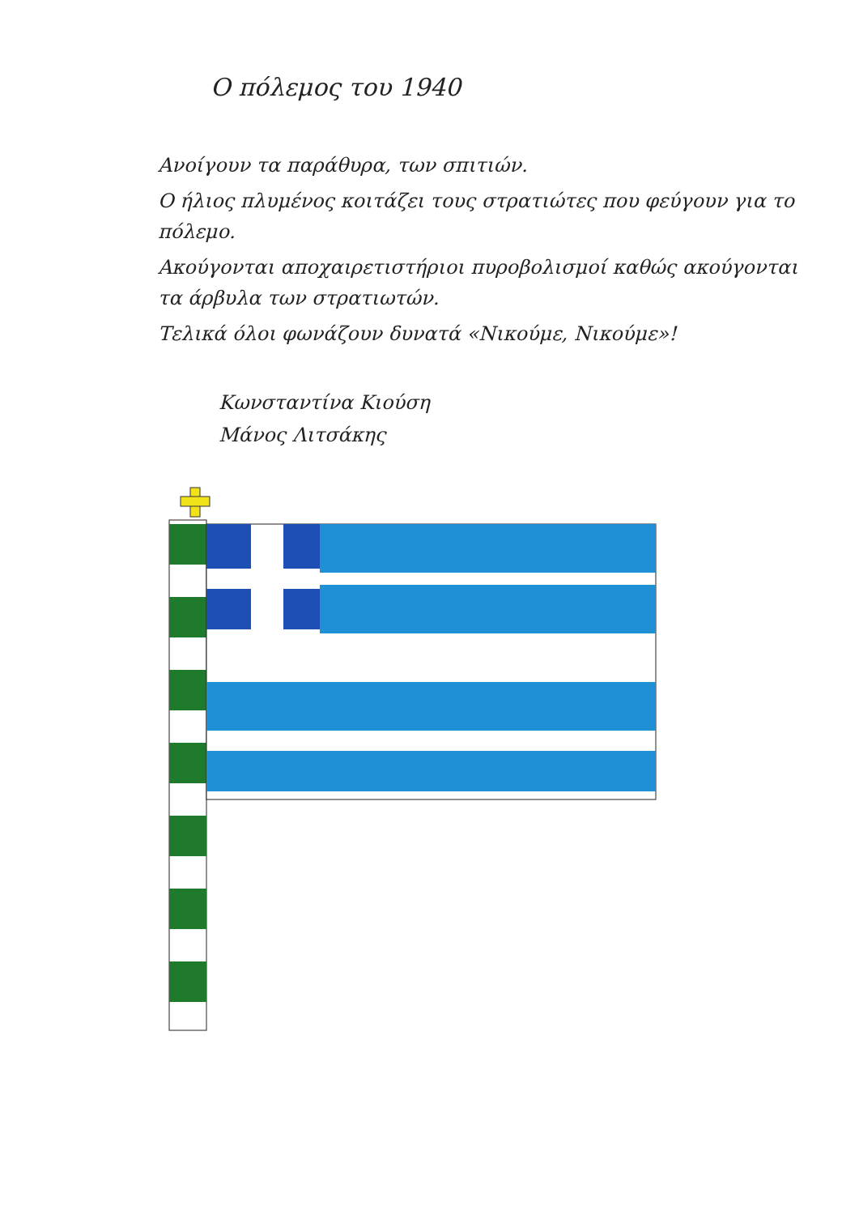Ο πόλεμος του 1940
Ανοίγουν τα παράθυρα, των σπιτιών.
Ο ήλιος πλυμένος κοιτάζει τους στρατιώτες που φεύγουν για το πόλεμο.
Ακούγονται αποχαιρετιστήριοι πυροβολισμοί καθώς ακούγονται τα άρβυλα των στρατιωτών.
Τελικά όλοι φωνάζουν δυνατά «Νικούμε, Νικούμε»!
Κωνσταντίνα Κιούση
Μάνος Λιτσάκης